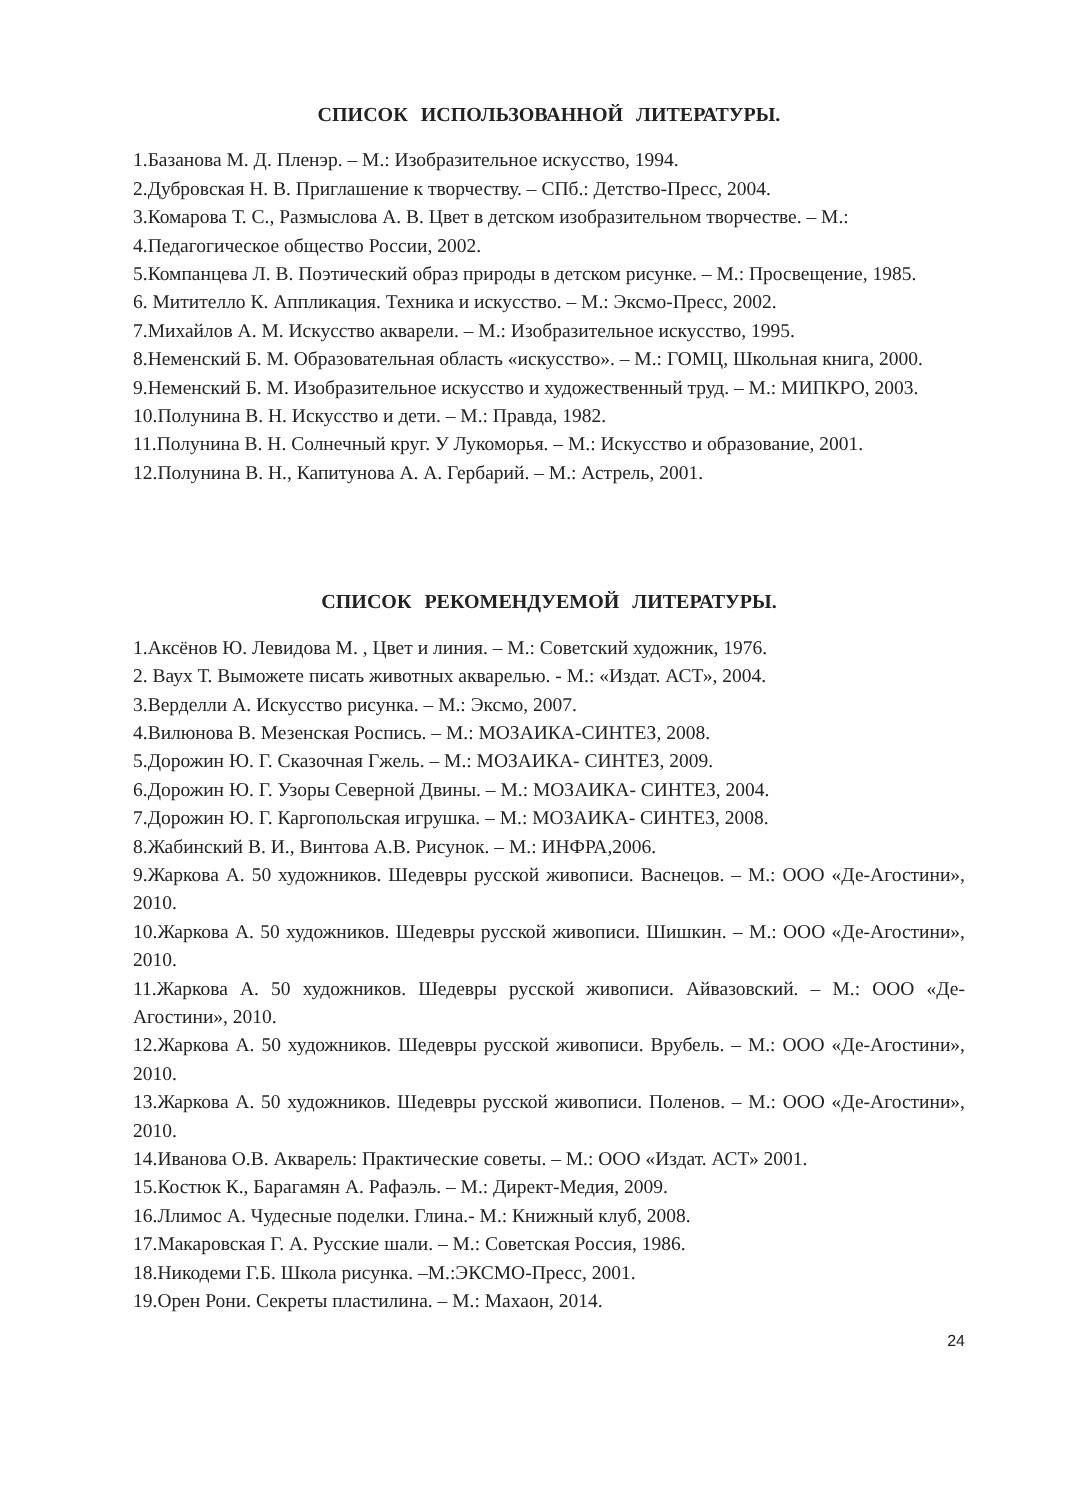СПИСОК ИСПОЛЬЗОВАННОЙ ЛИТЕРАТУРЫ.
1.Базанова М. Д. Пленэр. – М.: Изобразительное искусство, 1994.
2.Дубровская Н. В. Приглашение к творчеству. – СПб.: Детство-Пресс, 2004.
3.Комарова Т. С., Размыслова А. В. Цвет в детском изобразительном творчестве. – М.:
4.Педагогическое общество России, 2002.
5.Компанцева Л. В. Поэтический образ природы в детском рисунке. – М.: Просвещение, 1985.
6. Митителло К. Аппликация. Техника и искусство. – М.: Эксмо-Пресс, 2002.
7.Михайлов А. М. Искусство акварели. – М.: Изобразительное искусство, 1995.
8.Неменский Б. М. Образовательная область «искусство». – М.: ГОМЦ, Школьная книга, 2000.
9.Неменский Б. М. Изобразительное искусство и художественный труд. – М.: МИПКРО, 2003.
10.Полунина В. Н. Искусство и дети. – М.: Правда, 1982.
11.Полунина В. Н. Солнечный круг. У Лукоморья. – М.: Искусство и образование, 2001.
12.Полунина В. Н., Капитунова А. А. Гербарий. – М.: Астрель, 2001.
СПИСОК РЕКОМЕНДУЕМОЙ ЛИТЕРАТУРЫ.
1.Аксёнов Ю. Левидова М. , Цвет и линия. – М.: Советский художник, 1976.
2. Ваух Т. Выможете писать животных акварелью. - М.: «Издат. АСТ», 2004.
3.Верделли А. Искусство рисунка. – М.: Эксмо, 2007.
4.Вилюнова В. Мезенская Роспись. – М.: МОЗАИКА-СИНТЕЗ, 2008.
5.Дорожин Ю. Г. Сказочная Гжель. – М.: МОЗАИКА- СИНТЕЗ, 2009.
6.Дорожин Ю. Г. Узоры Северной Двины. – М.: МОЗАИКА- СИНТЕЗ, 2004.
7.Дорожин Ю. Г. Каргопольская игрушка. – М.: МОЗАИКА- СИНТЕЗ, 2008.
8.Жабинский В. И., Винтова А.В. Рисунок. – М.: ИНФРА,2006.
9.Жаркова А. 50 художников. Шедевры русской живописи. Васнецов. – М.: ООО «Де-Агостини», 2010.
10.Жаркова А. 50 художников. Шедевры русской живописи. Шишкин. – М.: ООО «Де-Агостини», 2010.
11.Жаркова А. 50 художников. Шедевры русской живописи. Айвазовский. – М.: ООО «Де- Агостини», 2010.
12.Жаркова А. 50 художников. Шедевры русской живописи. Врубель. – М.: ООО «Де-Агостини», 2010.
13.Жаркова А. 50 художников. Шедевры русской живописи. Поленов. – М.: ООО «Де-Агостини», 2010.
14.Иванова О.В. Акварель: Практические советы. – М.: ООО «Издат. АСТ» 2001.
15.Костюк К., Барагамян А. Рафаэль. – М.: Директ-Медия, 2009.
16.Ллимос А. Чудесные поделки. Глина.- М.: Книжный клуб, 2008.
17.Макаровская Г. А. Русские шали. – М.: Советская Россия, 1986.
18.Никодеми Г.Б. Школа рисунка. –М.:ЭКСМО-Пресс, 2001.
19.Орен Рони. Секреты пластилина. – М.: Махаон, 2014.
24